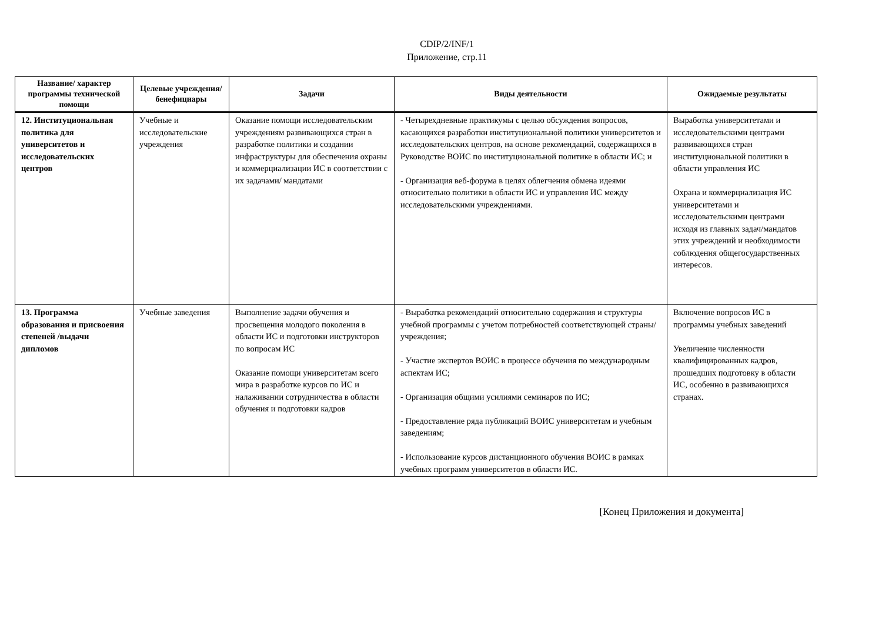CDIP/2/INF/1
Приложение, стр.11
| Название/ характер программы технической помощи | Целевые учреждения/ бенефициары | Задачи | Виды деятельности | Ожидаемые результаты |
| --- | --- | --- | --- | --- |
| 12. Институциональная политика для университетов и исследовательских центров | Учебные и исследовательские учреждения | Оказание помощи исследовательским учреждениям развивающихся стран в разработке политики и создании инфраструктуры для обеспечения охраны и коммерциализации ИС в соответствии с их задачами/ мандатами | - Четырехдневные практикумы с целью обсуждения вопросов, касающихся разработки институциональной политики университетов и исследовательских центров, на основе рекомендаций, содержащихся в Руководстве ВОИС по институциональной политике в области ИС; и - Организация веб-форума в целях облегчения обмена идеями относительно политики в области ИС и управления ИС между исследовательскими учреждениями. | Выработка университетами и исследовательскими центрами развивающихся стран институциональной политики в области управления ИС Охрана и коммерциализация ИС университетами и исследовательскими центрами исходя из главных задач/мандатов этих учреждений и необходимости соблюдения общегосударственных интересов. |
| 13. Программа образования и присвоения степеней /выдачи дипломов | Учебные заведения | Выполнение задачи обучения и просвещения молодого поколения в области ИС и подготовки инструкторов по вопросам ИС Оказание помощи университетам всего мира в разработке курсов по ИС и налаживании сотрудничества в области обучения и подготовки кадров | - Выработка рекомендаций относительно содержания и структуры учебной программы с учетом потребностей соответствующей страны/учреждения; - Участие экспертов ВОИС в процессе обучения по международным аспектам ИС; - Организация общими усилиями семинаров по ИС; - Предоставление ряда публикаций ВОИС университетам и учебным заведениям; - Использование курсов дистанционного обучения ВОИС в рамках учебных программ университетов в области ИС. | Включение вопросов ИС в программы учебных заведений Увеличение численности квалифицированных кадров, прошедших подготовку в области ИС, особенно в развивающихся странах. |
[Конец Приложения и документа]